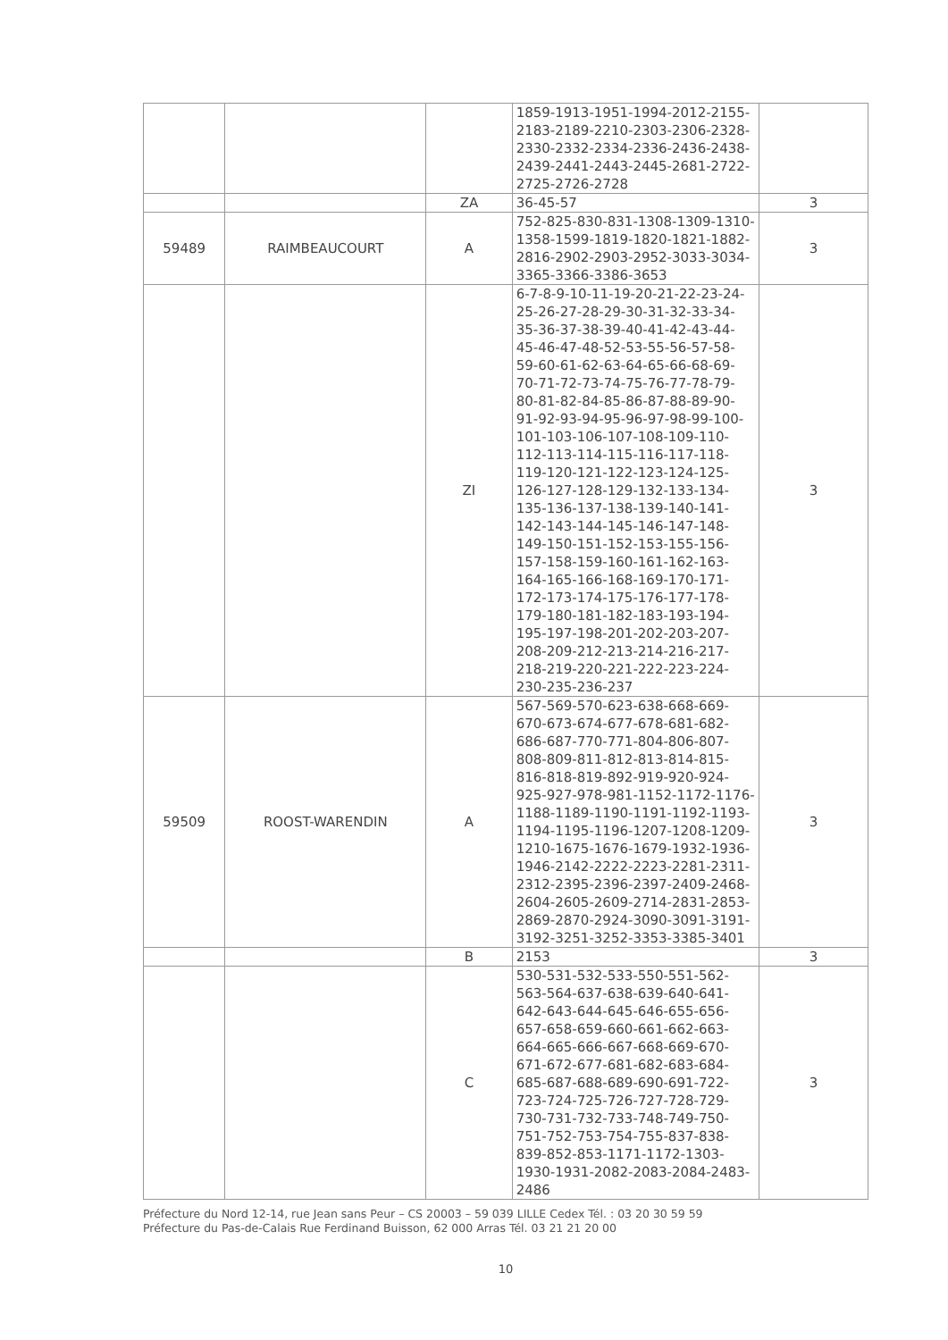| | | | 1859-1913-1951-1994-2012-2155-2183-2189-2210-2303-2306-2328-2330-2332-2334-2336-2436-2438-2439-2441-2443-2445-2681-2722-2725-2726-2728 | |
| | | ZA | 36-45-57 | 3 |
| 59489 | RAIMBEAUCOURT | A | 752-825-830-831-1308-1309-1310-1358-1599-1819-1820-1821-1882-2816-2902-2903-2952-3033-3034-3365-3366-3386-3653 | 3 |
| | | ZI | 6-7-8-9-10-11-19-20-21-22-23-24-25-26-27-28-29-30-31-32-33-34-35-36-37-38-39-40-41-42-43-44-45-46-47-48-52-53-55-56-57-58-59-60-61-62-63-64-65-66-68-69-70-71-72-73-74-75-76-77-78-79-80-81-82-84-85-86-87-88-89-90-91-92-93-94-95-96-97-98-99-100-101-103-106-107-108-109-110-112-113-114-115-116-117-118-119-120-121-122-123-124-125-126-127-128-129-132-133-134-135-136-137-138-139-140-141-142-143-144-145-146-147-148-149-150-151-152-153-155-156-157-158-159-160-161-162-163-164-165-166-168-169-170-171-172-173-174-175-176-177-178-179-180-181-182-183-193-194-195-197-198-201-202-203-207-208-209-212-213-214-216-217-218-219-220-221-222-223-224-230-235-236-237 | 3 |
| 59509 | ROOST-WARENDIN | A | 567-569-570-623-638-668-669-670-673-674-677-678-681-682-686-687-770-771-804-806-807-808-809-811-812-813-814-815-816-818-819-892-919-920-924-925-927-978-981-1152-1172-1176-1188-1189-1190-1191-1192-1193-1194-1195-1196-1207-1208-1209-1210-1675-1676-1679-1932-1936-1946-2142-2222-2223-2281-2311-2312-2395-2396-2397-2409-2468-2604-2605-2609-2714-2831-2853-2869-2870-2924-3090-3091-3191-3192-3251-3252-3353-3385-3401 | 3 |
| | | B | 2153 | 3 |
| | | C | 530-531-532-533-550-551-562-563-564-637-638-639-640-641-642-643-644-645-646-655-656-657-658-659-660-661-662-663-664-665-666-667-668-669-670-671-672-677-681-682-683-684-685-687-688-689-690-691-722-723-724-725-726-727-728-729-730-731-732-733-748-749-750-751-752-753-754-755-837-838-839-852-853-1171-1172-1303-1930-1931-2082-2083-2084-2483-2486 | 3 |
Préfecture du Nord 12-14, rue Jean sans Peur – CS 20003 – 59 039 LILLE Cedex Tél. : 03 20 30 59 59
Préfecture du Pas-de-Calais Rue Ferdinand Buisson, 62 000 Arras Tél. 03 21 21 20 00
10